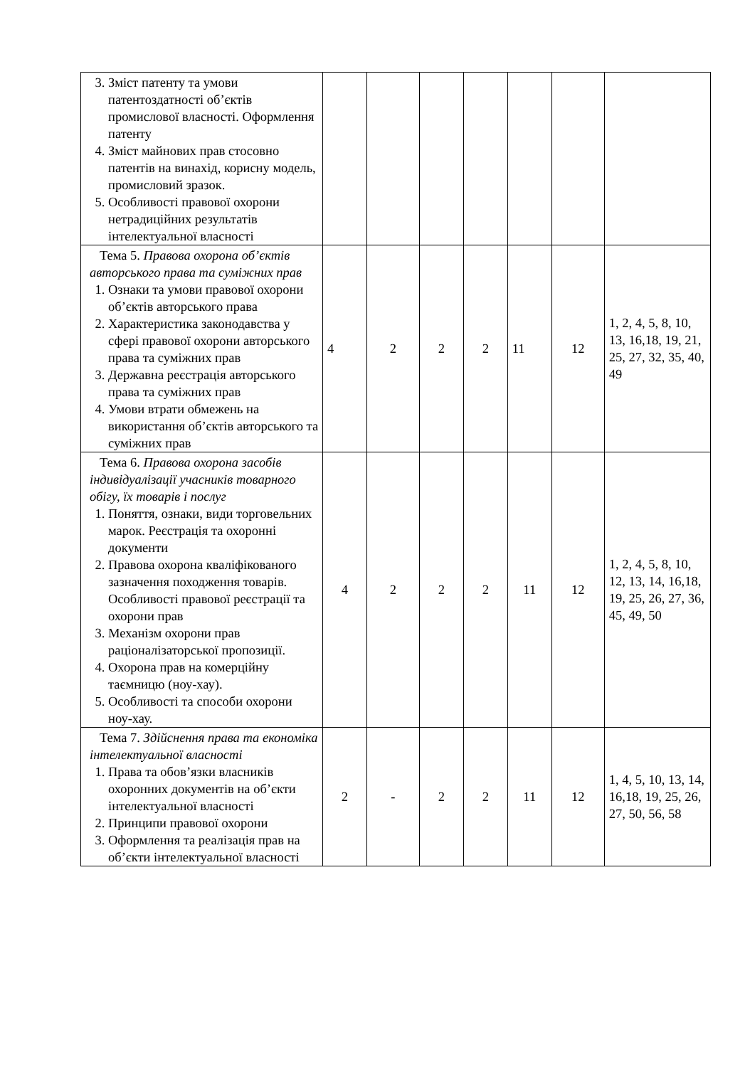| 3. Зміст патенту та умови патентоздатності об’єктів промислової власності. Оформлення патенту 4. Зміст майнових прав стосовно патентів на винахід, корисну модель, промисловий зразок. 5. Особливості правової охорони нетрадиційних результатів інтелектуальної власності | | | | | | | |
| Тема 5. Правова охорона об’єктів авторського права та суміжних прав 1. Ознаки та умови правової охорони об’єктів авторського права 2. Характеристика законодавства у сфері правової охорони авторського права та суміжних прав 3. Державна реєстрація авторського права та суміжних прав 4. Умови втрати обмежень на використання об’єктів авторського та суміжних прав | 4 | 2 | 2 | 2 | 11 | 12 | 1, 2, 4, 5, 8, 10, 13, 16,18, 19, 21, 25, 27, 32, 35, 40, 49 |
| Тема 6. Правова охорона засобів індивідуалізації учасників товарного обігу, їх товарів і послуг 1. Поняття, ознаки, види торговельних марок. Реєстрація та охоронні документи 2. Правова охорона кваліфікованого зазначення походження товарів. Особливості правової реєстрації та охорони прав 3. Механізм охорони прав раціоналізаторської пропозиції. 4. Охорона прав на комерційну таємницю (ноу-хау). 5. Особливості та способи охорони ноу-хау. | 4 | 2 | 2 | 2 | 11 | 12 | 1, 2, 4, 5, 8, 10, 12, 13, 14, 16,18, 19, 25, 26, 27, 36, 45, 49, 50 |
| Тема 7. Здійснення права та економіка інтелектуальної власності 1. Права та обов’язки власників охоронних документів на об’єкти інтелектуальної власності 2. Принципи правової охорони 3. Оформлення та реалізація прав на об’єкти інтелектуальної власності | 2 | - | 2 | 2 | 11 | 12 | 1, 4, 5, 10, 13, 14, 16,18, 19, 25, 26, 27, 50, 56, 58 |